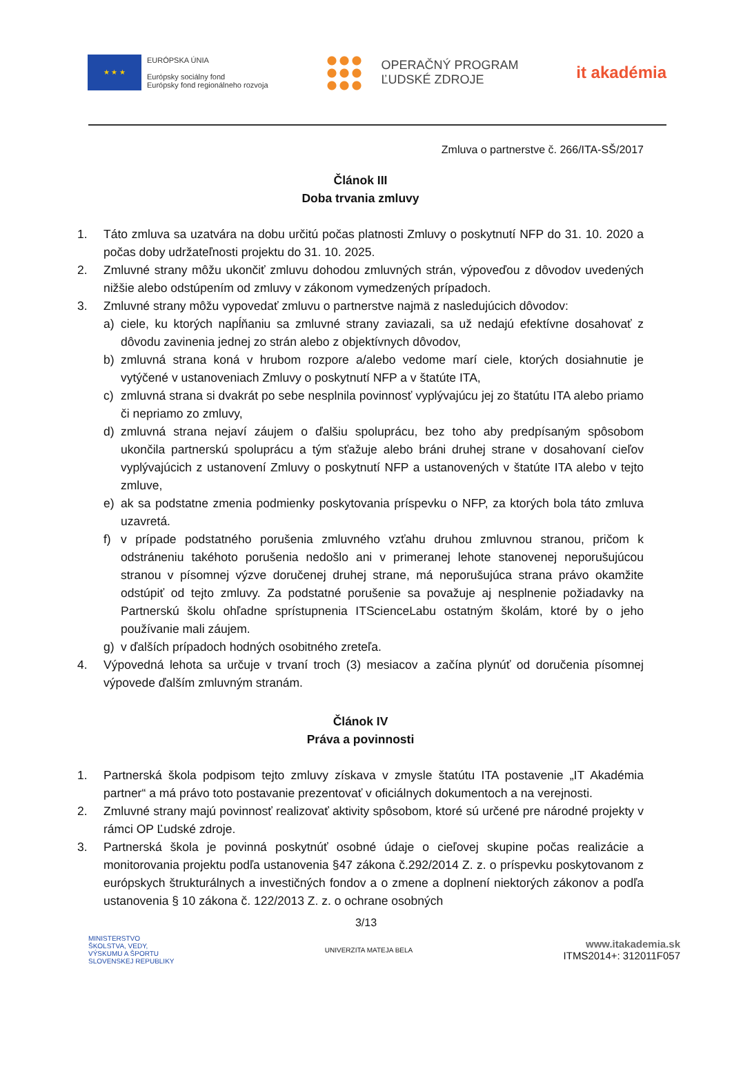★ ★ ★
EURÓPSKA ÚNIA
Európsky sociálny fond
Európsky fond regionálneho rozvoja
OPERAČNÝ PROGRAM
ĽUDSKÉ ZDROJE
it akadémia
Zmluva o partnerstve č. 266/ITA-SŠ/2017
Článok III
Doba trvania zmluvy
1. Táto zmluva sa uzatvára na dobu určitú počas platnosti Zmluvy o poskytnutí NFP do 31. 10. 2020 a počas doby udržateľnosti projektu do 31. 10. 2025.
2. Zmluvné strany môžu ukončiť zmluvu dohodou zmluvných strán, výpoveďou z dôvodov uvedených nižšie alebo odstúpením od zmluvy v zákonom vymedzených prípadoch.
3. Zmluvné strany môžu vypovedať zmluvu o partnerstve najmä z nasledujúcich dôvodov:
a) ciele, ku ktorých napĺňaniu sa zmluvné strany zaviazali, sa už nedajú efektívne dosahovať z dôvodu zavinenia jednej zo strán alebo z objektívnych dôvodov,
b) zmluvná strana koná v hrubom rozpore a/alebo vedome marí ciele, ktorých dosiahnutie je vytýčené v ustanoveniach Zmluvy o poskytnutí NFP a v štatúte ITA,
c) zmluvná strana si dvakrát po sebe nesplnila povinnosť vyplývajúcu jej zo štatútu ITA alebo priamo či nepriamo zo zmluvy,
d) zmluvná strana nejaví záujem o ďalšiu spoluprácu, bez toho aby predpísaným spôsobom ukončila partnerskú spoluprácu a tým sťažuje alebo bráni druhej strane v dosahovaní cieľov vyplývajúcich z ustanovení Zmluvy o poskytnutí NFP a ustanovených v štatúte ITA alebo v tejto zmluve,
e) ak sa podstatne zmenia podmienky poskytovania príspevku o NFP, za ktorých bola táto zmluva uzavretá.
f) v prípade podstatného porušenia zmluvného vzťahu druhou zmluvnou stranou, pričom k odstráneniu takéhoto porušenia nedošlo ani v primeranej lehote stanovenej neporušujúcou stranou v písomnej výzve doručenej druhej strane, má neporušujúca strana právo okamžite odstúpiť od tejto zmluvy. Za podstatné porušenie sa považuje aj nesplnenie požiadavky na Partnerskú školu ohľadne sprístupnenia ITScienceLabu ostatným školám, ktoré by o jeho používanie mali záujem.
g) v ďalších prípadoch hodných osobitného zreteľa.
4. Výpovedná lehota sa určuje v trvaní troch (3) mesiacov a začína plynúť od doručenia písomnej výpovede ďalším zmluvným stranám.
Článok IV
Práva a povinnosti
1. Partnerská škola podpisom tejto zmluvy získava v zmysle štatútu ITA postavenie „IT Akadémia partner“ a má právo toto postavanie prezentovať v oficiálnych dokumentoch a na verejnosti.
2. Zmluvné strany majú povinnosť realizovať aktivity spôsobom, ktoré sú určené pre národné projekty v rámci OP Ľudské zdroje.
3. Partnerská škola je povinná poskytnúť osobné údaje o cieľovej skupine počas realizácie a monitorovania projektu podľa ustanovenia §47 zákona č.292/2014 Z. z. o príspevku poskytovanom z európskych štrukturálnych a investičných fondov a o zmene a doplnení niektorých zákonov a podľa ustanovenia § 10 zákona č. 122/2013 Z. z. o ochrane osobných
3/13
MINISTERSTVO
ŠKOLSTVA, VEDY,
VÝSKUMU A ŠPORTU
SLOVENSKEJ REPUBLIKY
UNIVERZITA MATEJA BELA
www.itakademia.sk
ITMS2014+: 312011F057